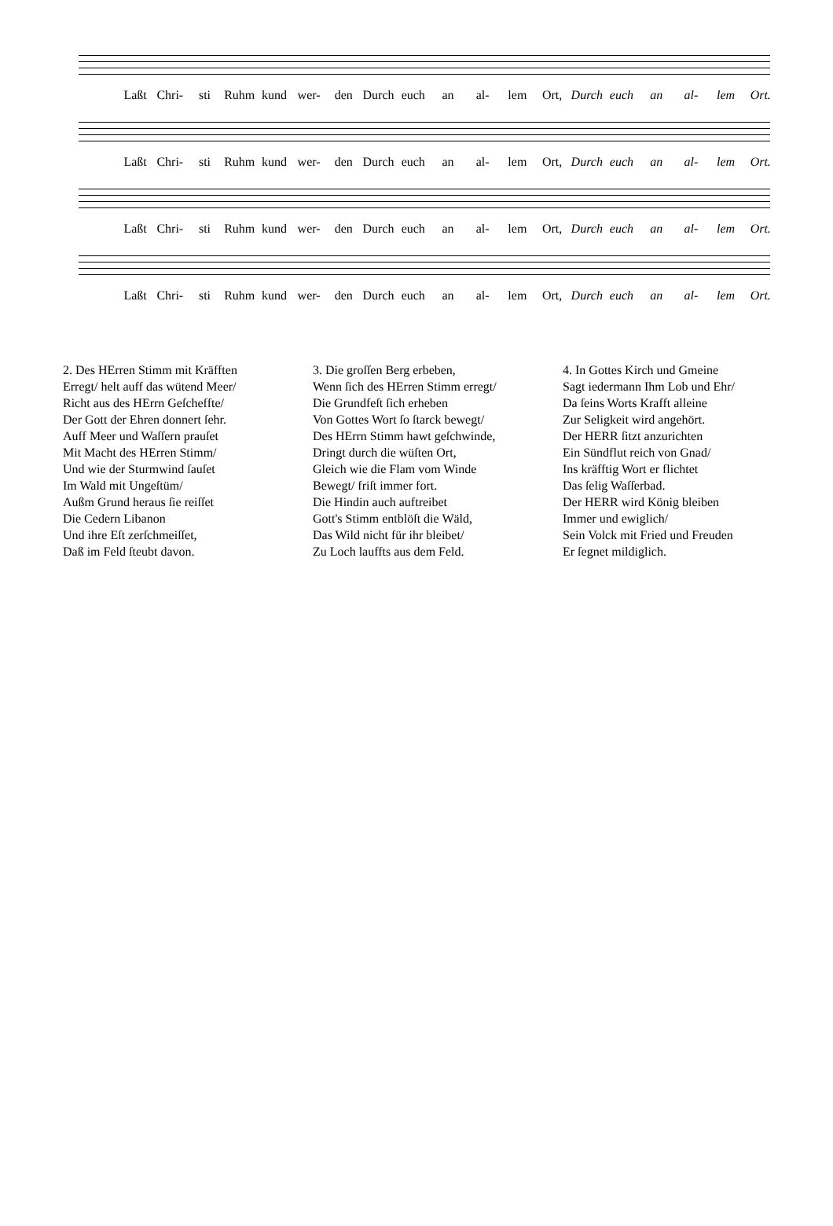Laßt Chri- sti Ruhm kund wer- den Durch euch an al- lem Ort, Durch euch an al- lem Ort.
Laßt Chri- sti Ruhm kund wer- den Durch euch an al- lem Ort, Durch euch an al- lem Ort.
Laßt Chri- sti Ruhm kund wer- den Durch euch an al- lem Ort, Durch euch an al- lem Ort.
Laßt Chri- sti Ruhm kund wer- den Durch euch an al- lem Ort, Durch euch an al- lem Ort.
2. Des HErren Stimm mit Kräfften
Erregt/ helt auff das wütend Meer/
Richt aus des HErrn Geſcheffte/
Der Gott der Ehren donnert ſehr.
Auff Meer und Waſſern prauſet
Mit Macht des HErren Stimm/
Und wie der Sturmwind ſauſet
Im Wald mit Ungeſtüm/
Außm Grund heraus ſie reiſſet
Die Cedern Libanon
Und ihre Eſt zerſchmeiſſet,
Daß im Feld ſteubt davon.
3. Die groſſen Berg erbeben,
Wenn ſich des HErren Stimm erregt/
Die Grundfeſt ſich erheben
Von Gottes Wort ſo ſtarck bewegt/
Des HErrn Stimm hawt geſchwinde,
Dringt durch die wüſten Ort,
Gleich wie die Flam vom Winde
Bewegt/ friſt immer fort.
Die Hindin auch auftreibet
Gott's Stimm entblöſt die Wäld,
Das Wild nicht für ihr bleibet/
Zu Loch lauffts aus dem Feld.
4. In Gottes Kirch und Gmeine
Sagt iedermann Ihm Lob und Ehr/
Da ſeins Worts Krafft alleine
Zur Seligkeit wird angehört.
Der HERR ſitzt anzurichten
Ein Sündflut reich von Gnad/
Ins kräfftig Wort er flichtet
Das ſelig Waſſerbad.
Der HERR wird König bleiben
Immer und ewiglich/
Sein Volck mit Fried und Freuden
Er ſegnet mildiglich.